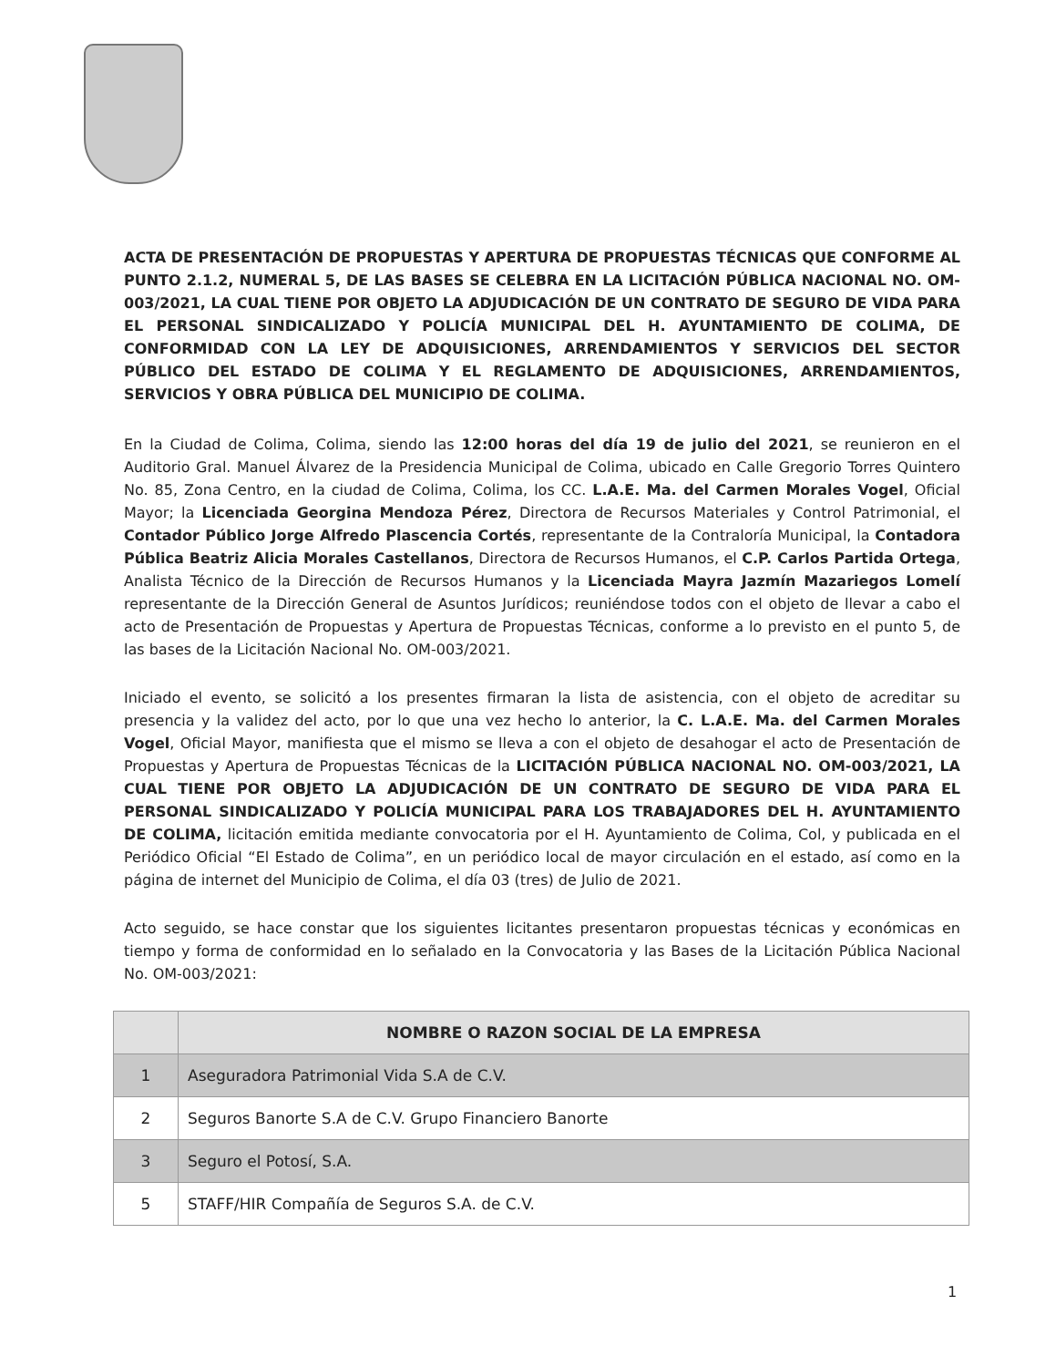ACTA DE PRESENTACIÓN DE PROPUESTAS Y APERTURA DE PROPUESTAS TÉCNICAS QUE CONFORME AL PUNTO 2.1.2, NUMERAL 5, DE LAS BASES SE CELEBRA EN LA LICITACIÓN PÚBLICA NACIONAL NO. OM-003/2021, LA CUAL TIENE POR OBJETO LA ADJUDICACIÓN DE UN CONTRATO DE SEGURO DE VIDA PARA EL PERSONAL SINDICALIZADO Y POLICÍA MUNICIPAL DEL H. AYUNTAMIENTO DE COLIMA, DE CONFORMIDAD CON LA LEY DE ADQUISICIONES, ARRENDAMIENTOS Y SERVICIOS DEL SECTOR PÚBLICO DEL ESTADO DE COLIMA Y EL REGLAMENTO DE ADQUISICIONES, ARRENDAMIENTOS, SERVICIOS Y OBRA PÚBLICA DEL MUNICIPIO DE COLIMA.
En la Ciudad de Colima, Colima, siendo las 12:00 horas del día 19 de julio del 2021, se reunieron en el Auditorio Gral. Manuel Álvarez de la Presidencia Municipal de Colima, ubicado en Calle Gregorio Torres Quintero No. 85, Zona Centro, en la ciudad de Colima, Colima, los CC. L.A.E. Ma. del Carmen Morales Vogel, Oficial Mayor; la Licenciada Georgina Mendoza Pérez, Directora de Recursos Materiales y Control Patrimonial, el Contador Público Jorge Alfredo Plascencia Cortés, representante de la Contraloría Municipal, la Contadora Pública Beatriz Alicia Morales Castellanos, Directora de Recursos Humanos, el C.P. Carlos Partida Ortega, Analista Técnico de la Dirección de Recursos Humanos y la Licenciada Mayra Jazmín Mazariegos Lomelí representante de la Dirección General de Asuntos Jurídicos; reuniéndose todos con el objeto de llevar a cabo el acto de Presentación de Propuestas y Apertura de Propuestas Técnicas, conforme a lo previsto en el punto 5, de las bases de la Licitación Nacional No. OM-003/2021.
Iniciado el evento, se solicitó a los presentes firmaran la lista de asistencia, con el objeto de acreditar su presencia y la validez del acto, por lo que una vez hecho lo anterior, la C. L.A.E. Ma. del Carmen Morales Vogel, Oficial Mayor, manifiesta que el mismo se lleva a con el objeto de desahogar el acto de Presentación de Propuestas y Apertura de Propuestas Técnicas de la LICITACIÓN PÚBLICA NACIONAL NO. OM-003/2021, LA CUAL TIENE POR OBJETO LA ADJUDICACIÓN DE UN CONTRATO DE SEGURO DE VIDA PARA EL PERSONAL SINDICALIZADO Y POLICÍA MUNICIPAL PARA LOS TRABAJADORES DEL H. AYUNTAMIENTO DE COLIMA, licitación emitida mediante convocatoria por el H. Ayuntamiento de Colima, Col, y publicada en el Periódico Oficial “El Estado de Colima”, en un periódico local de mayor circulación en el estado, así como en la página de internet del Municipio de Colima, el día 03 (tres) de Julio de 2021.
Acto seguido, se hace constar que los siguientes licitantes presentaron propuestas técnicas y económicas en tiempo y forma de conformidad en lo señalado en la Convocatoria y las Bases de la Licitación Pública Nacional No. OM-003/2021:
| | NOMBRE O RAZON SOCIAL DE LA EMPRESA |
| --- | --- |
| 1 | Aseguradora Patrimonial Vida S.A de C.V. |
| 2 | Seguros Banorte S.A de C.V. Grupo Financiero Banorte |
| 3 | Seguro el Potosí, S.A. |
| 5 | STAFF/HIR Compañía de Seguros S.A. de C.V. |
1